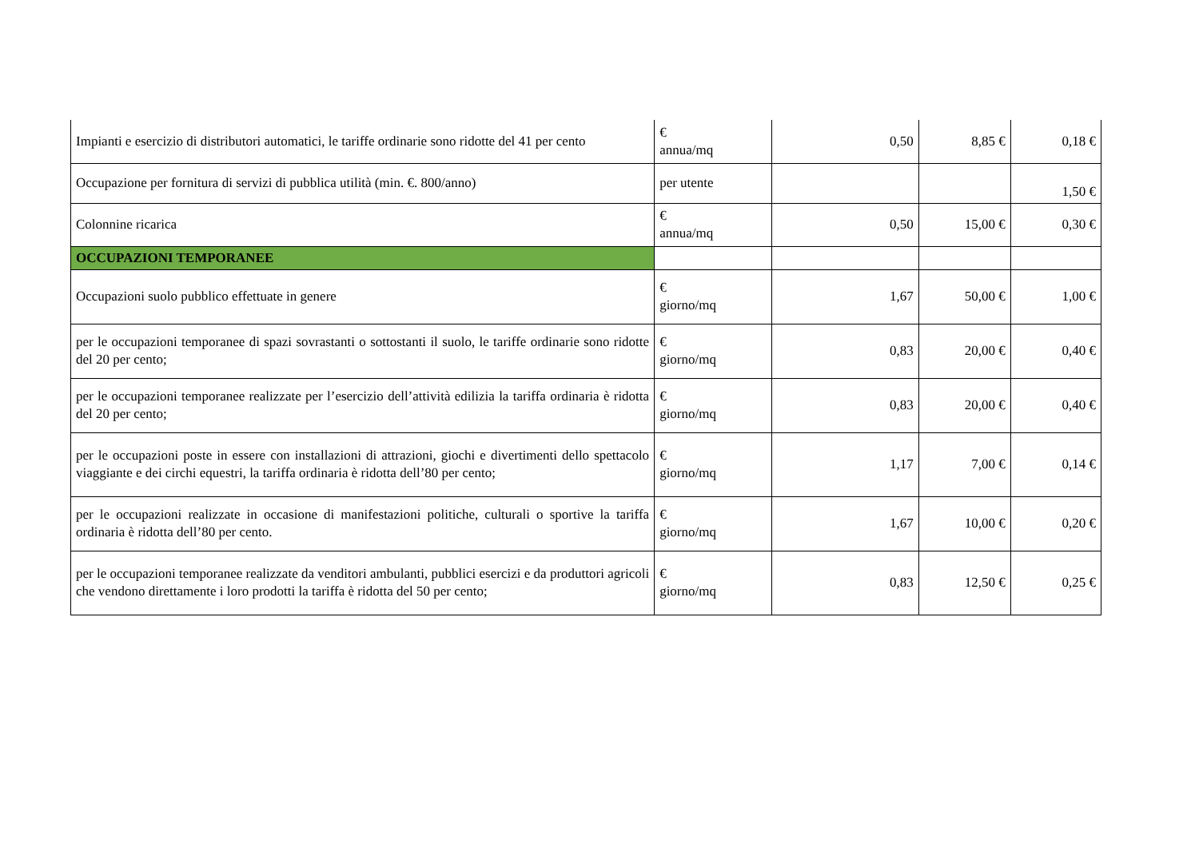| Impianti e esercizio di distributori automatici, le tariffe ordinarie sono ridotte del 41 per cento | € annua/mq | 0,50 | 8,85 € | 0,18 € |
| Occupazione per fornitura di servizi di pubblica utilità (min. €. 800/anno) | per utente | | | 1,50 € |
| Colonnine ricarica | € annua/mq | 0,50 | 15,00 € | 0,30 € |
| OCCUPAZIONI TEMPORANEE | | | | |
| Occupazioni suolo pubblico effettuate in genere | € giorno/mq | 1,67 | 50,00 € | 1,00 € |
| per le occupazioni temporanee di spazi sovrastanti o sottostanti il suolo, le tariffe ordinarie sono ridotte del 20 per cento; | € giorno/mq | 0,83 | 20,00 € | 0,40 € |
| per le occupazioni temporanee realizzate per l’esercizio dell’attività edilizia la tariffa ordinaria è ridotta del 20 per cento; | € giorno/mq | 0,83 | 20,00 € | 0,40 € |
| per le occupazioni poste in essere con installazioni di attrazioni, giochi e divertimenti dello spettacolo viaggiante e dei circhi equestri, la tariffa ordinaria è ridotta dell’80 per cento; | € giorno/mq | 1,17 | 7,00 € | 0,14 € |
| per le occupazioni realizzate in occasione di manifestazioni politiche, culturali o sportive la tariffa ordinaria è ridotta dell’80 per cento. | € giorno/mq | 1,67 | 10,00 € | 0,20 € |
| per le occupazioni temporanee realizzate da venditori ambulanti, pubblici esercizi e da produttori agricoli che vendono direttamente i loro prodotti la tariffa è ridotta del 50 per cento; | € giorno/mq | 0,83 | 12,50 € | 0,25 € |